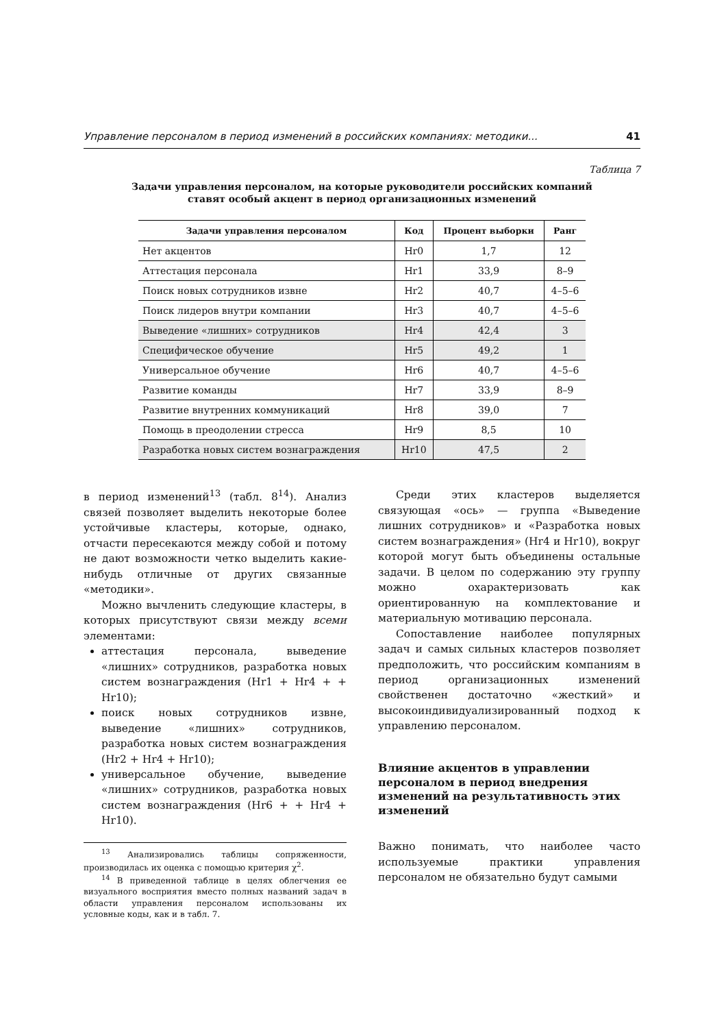Управление персоналом в период изменений в российских компаниях: методики... 41
Таблица 7
Задачи управления персоналом, на которые руководители российских компаний
ставят особый акцент в период организационных изменений
| Задачи управления персоналом | Код | Процент выборки | Ранг |
| --- | --- | --- | --- |
| Нет акцентов | Hr0 | 1,7 | 12 |
| Аттестация персонала | Hr1 | 33,9 | 8–9 |
| Поиск новых сотрудников извне | Hr2 | 40,7 | 4–5–6 |
| Поиск лидеров внутри компании | Hr3 | 40,7 | 4–5–6 |
| Выведение «лишних» сотрудников | Hr4 | 42,4 | 3 |
| Специфическое обучение | Hr5 | 49,2 | 1 |
| Универсальное обучение | Hr6 | 40,7 | 4–5–6 |
| Развитие команды | Hr7 | 33,9 | 8–9 |
| Развитие внутренних коммуникаций | Hr8 | 39,0 | 7 |
| Помощь в преодолении стресса | Hr9 | 8,5 | 10 |
| Разработка новых систем вознаграждения | Hr10 | 47,5 | 2 |
в период изменений<sup>13</sup> (табл. 8<sup>14</sup>). Анализ связей позволяет выделить некоторые более устойчивые кластеры, которые, однако, отчасти пересекаются между собой и потому не дают возможности четко выделить какие-нибудь отличные от других связанные «методики».
Можно вычленить следующие кластеры, в которых присутствуют связи между всеми элементами:
аттестация персонала, выведение «лишних» сотрудников, разработка новых систем вознаграждения (Hr1 + Hr4 + + Hr10);
поиск новых сотрудников извне, выведение «лишних» сотрудников, разработка новых систем вознаграждения (Hr2 + Hr4 + Hr10);
универсальное обучение, выведение «лишних» сотрудников, разработка новых систем вознаграждения (Hr6 + + Hr4 + Hr10).
<sup>13</sup> Анализировались таблицы сопряженности, производилась их оценка с помощью критерия χ<sup>2</sup>.
<sup>14</sup> В приведенной таблице в целях облегчения ее визуального восприятия вместо полных названий задач в области управления персоналом использованы их условные коды, как и в табл. 7.
Среди этих кластеров выделяется связующая «ось» — группа «Выведение лишних сотрудников» и «Разработка новых систем вознаграждения» (Hr4 и Hr10), вокруг которой могут быть объединены остальные задачи. В целом по содержанию эту группу можно охарактеризовать как ориентированную на комплектование и материальную мотивацию персонала.
Сопоставление наиболее популярных задач и самых сильных кластеров позволяет предположить, что российским компаниям в период организационных изменений свойственен достаточно «жесткий» и высокоиндивидуализированный подход к управлению персоналом.
Влияние акцентов в управлении персоналом в период внедрения изменений на результативность этих изменений
Важно понимать, что наиболее часто используемые практики управления персоналом не обязательно будут самыми